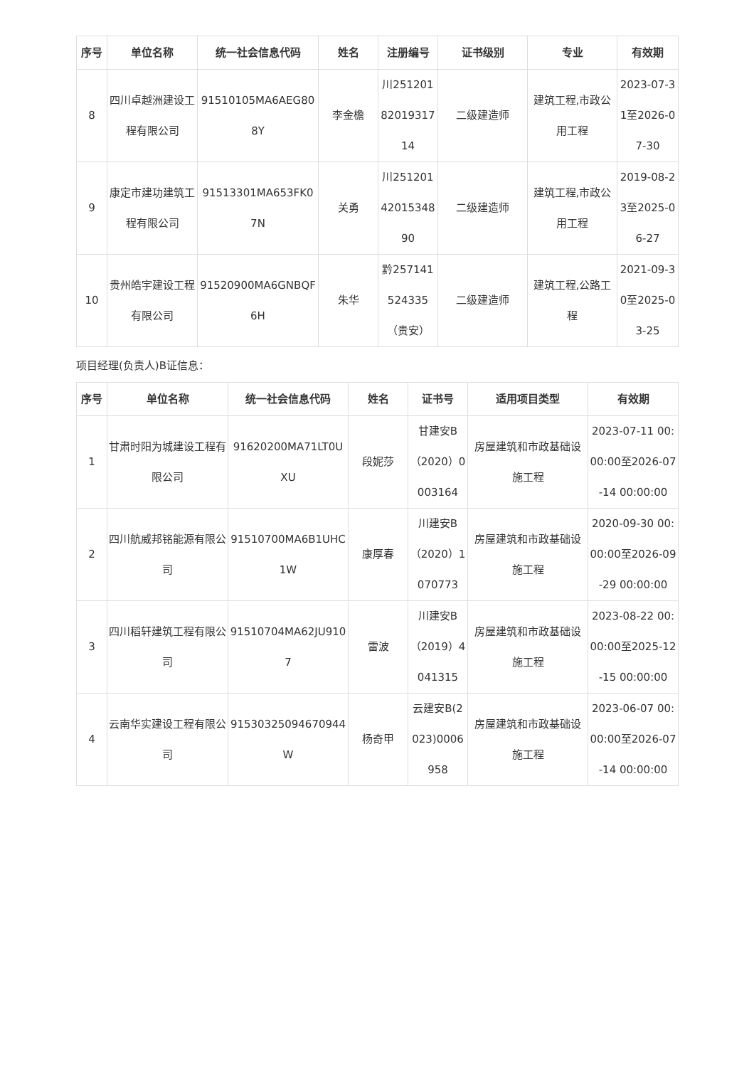| 序号 | 单位名称 | 统一社会信息代码 | 姓名 | 注册编号 | 证书级别 | 专业 | 有效期 |
| --- | --- | --- | --- | --- | --- | --- | --- |
| 8 | 四川卓越洲建设工程有限公司 | 91510105MA6AEG808Y | 李金檐 | 川2512018201931714 | 二级建造师 | 建筑工程,市政公用工程 | 2023-07-31至2026-07-30 |
| 9 | 康定市建功建筑工程有限公司 | 91513301MA653FK07N | 关勇 | 川2512014201534890 | 二级建造师 | 建筑工程,市政公用工程 | 2019-08-23至2025-06-27 |
| 10 | 贵州皓宇建设工程有限公司 | 91520900MA6GNBQF6H | 朱华 | 黔257141524335（贵安） | 二级建造师 | 建筑工程,公路工程 | 2021-09-30至2025-03-25 |
项目经理(负责人)B证信息：
| 序号 | 单位名称 | 统一社会信息代码 | 姓名 | 证书号 | 适用项目类型 | 有效期 |
| --- | --- | --- | --- | --- | --- | --- |
| 1 | 甘肃时阳为城建设工程有限公司 | 91620200MA71LT0UXU | 段妮莎 | 甘建安B（2020）0003164 | 房屋建筑和市政基础设施工程 | 2023-07-11 00:00:00至2026-07-14 00:00:00 |
| 2 | 四川航威邦铭能源有限公司 | 91510700MA6B1UHC1W | 康厚春 | 川建安B（2020）1070773 | 房屋建筑和市政基础设施工程 | 2020-09-30 00:00:00至2026-09-29 00:00:00 |
| 3 | 四川稻轩建筑工程有限公司 | 91510704MA62JU9107 | 雷波 | 川建安B（2019）4041315 | 房屋建筑和市政基础设施工程 | 2023-08-22 00:00:00至2025-12-15 00:00:00 |
| 4 | 云南华实建设工程有限公司 | 91530325094670944W | 杨奇甲 | 云建安B(2023)0006958 | 房屋建筑和市政基础设施工程 | 2023-06-07 00:00:00至2026-07-14 00:00:00 |